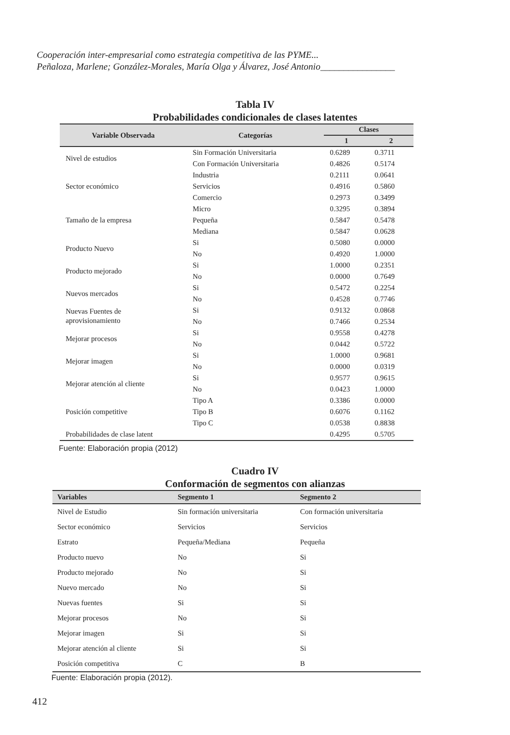Cooperación inter-empresarial como estrategia competitiva de las PYME...
Peñaloza, Marlene; González-Morales, María Olga y Álvarez, José Antonio________________
Tabla IV
Probabilidades condicionales de clases latentes
| Variable Observada | Categorías | Clases | |
| --- | --- | --- | --- |
| | | 1 | 2 |
| Nivel de estudios | Sin Formación Universitaria | 0.6289 | 0.3711 |
| | Con Formación Universitaria | 0.4826 | 0.5174 |
| Sector económico | Industria | 0.2111 | 0.0641 |
| | Servicios | 0.4916 | 0.5860 |
| | Comercio | 0.2973 | 0.3499 |
| Tamaño de la empresa | Micro | 0.3295 | 0.3894 |
| | Pequeña | 0.5847 | 0.5478 |
| | Mediana | 0.5847 | 0.0628 |
| Producto Nuevo | Si | 0.5080 | 0.0000 |
| | No | 0.4920 | 1.0000 |
| Producto mejorado | Si | 1.0000 | 0.2351 |
| | No | 0.0000 | 0.7649 |
| Nuevos mercados | Si | 0.5472 | 0.2254 |
| | No | 0.4528 | 0.7746 |
| Nuevas Fuentes de aprovisionamiento | Si | 0.9132 | 0.0868 |
| | No | 0.7466 | 0.2534 |
| Mejorar procesos | Si | 0.9558 | 0.4278 |
| | No | 0.0442 | 0.5722 |
| Mejorar imagen | Si | 1.0000 | 0.9681 |
| | No | 0.0000 | 0.0319 |
| Mejorar atención al cliente | Si | 0.9577 | 0.9615 |
| | No | 0.0423 | 1.0000 |
| Posición competitive | Tipo A | 0.3386 | 0.0000 |
| | Tipo B | 0.6076 | 0.1162 |
| | Tipo C | 0.0538 | 0.8838 |
| Probabilidades de clase latent | | 0.4295 | 0.5705 |
Fuente: Elaboración propia (2012)
Cuadro IV
Conformación de segmentos con alianzas
| Variables | Segmento 1 | Segmento 2 |
| --- | --- | --- |
| Nivel de Estudio | Sin formación universitaria | Con formación universitaria |
| Sector económico | Servicios | Servicios |
| Estrato | Pequeña/Mediana | Pequeña |
| Producto nuevo | No | Si |
| Producto mejorado | No | Si |
| Nuevo mercado | No | Si |
| Nuevas fuentes | Si | Si |
| Mejorar procesos | No | Si |
| Mejorar imagen | Si | Si |
| Mejorar atención al cliente | Si | Si |
| Posición competitiva | C | B |
Fuente: Elaboración propia (2012).
412